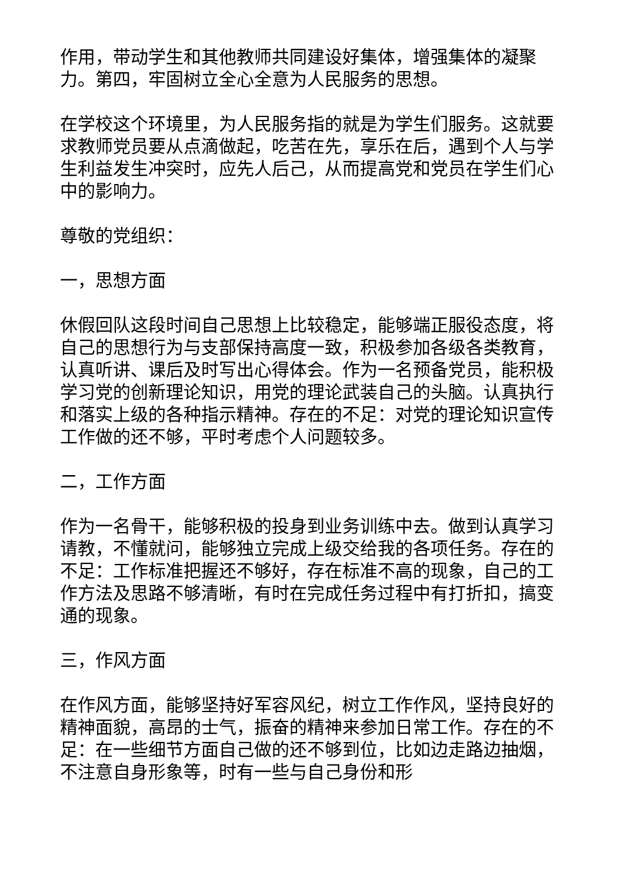作用，带动学生和其他教师共同建设好集体，增强集体的凝聚力。第四，牢固树立全心全意为人民服务的思想。
在学校这个环境里，为人民服务指的就是为学生们服务。这就要求教师党员要从点滴做起，吃苦在先，享乐在后，遇到个人与学生利益发生冲突时，应先人后己，从而提高党和党员在学生们心中的影响力。
尊敬的党组织：
一，思想方面
休假回队这段时间自己思想上比较稳定，能够端正服役态度，将自己的思想行为与支部保持高度一致，积极参加各级各类教育，认真听讲、课后及时写出心得体会。作为一名预备党员，能积极学习党的创新理论知识，用党的理论武装自己的头脑。认真执行和落实上级的各种指示精神。存在的不足：对党的理论知识宣传工作做的还不够，平时考虑个人问题较多。
二，工作方面
作为一名骨干，能够积极的投身到业务训练中去。做到认真学习请教，不懂就问，能够独立完成上级交给我的各项任务。存在的不足：工作标准把握还不够好，存在标准不高的现象，自己的工作方法及思路不够清晰，有时在完成任务过程中有打折扣，搞变通的现象。
三，作风方面
在作风方面，能够坚持好军容风纪，树立工作作风，坚持良好的精神面貌，高昂的士气，振奋的精神来参加日常工作。存在的不足：在一些细节方面自己做的还不够到位，比如边走路边抽烟，不注意自身形象等，时有一些与自己身份和形